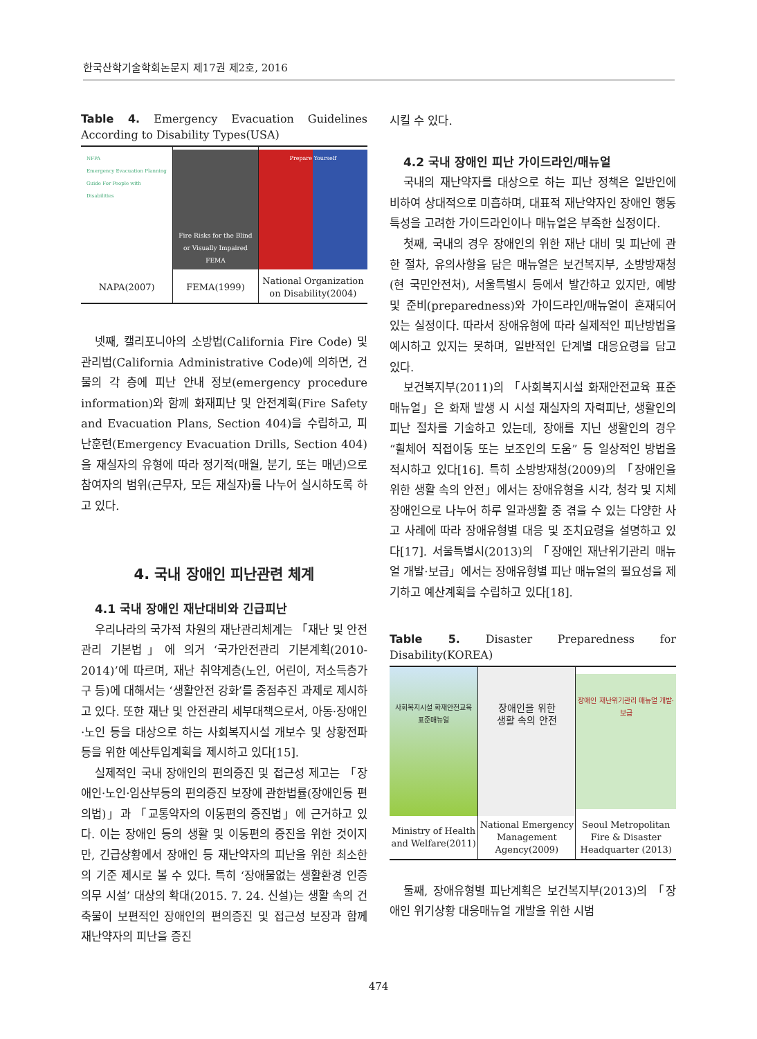한국산학기술학회논문지 제17권 제2호, 2016
Table 4. Emergency Evacuation Guidelines According to Disability Types(USA)
| NFPA Emergency Evacuation Planning Guide For People with Disabilities | Fire Risks for the Blind or Visually Impaired FEMA | Prepare Yourself |
| NAPA(2007) | FEMA(1999) | National Organization on Disability(2004) |
넷째, 캘리포니아의 소방법(California Fire Code) 및 관리법(California Administrative Code)에 의하면, 건물의 각 층에 피난 안내 정보(emergency procedure information)와 함께 화재피난 및 안전계획(Fire Safety and Evacuation Plans, Section 404)을 수립하고, 피난훈련(Emergency Evacuation Drills, Section 404)을 재실자의 유형에 따라 정기적(매월, 분기, 또는 매년)으로 참여자의 범위(근무자, 모든 재실자)를 나누어 실시하도록 하고 있다.
4. 국내 장애인 피난관련 체계
4.1 국내 장애인 재난대비와 긴급피난
우리나라의 국가적 차원의 재난관리체계는 「재난 및 안전관리 기본법」에 의거 ‘국가안전관리 기본계획(2010-2014)’에 따르며, 재난 취약계층(노인, 어린이, 저소득층가구 등)에 대해서는 ‘생활안전 강화’를 중점추진 과제로 제시하고 있다. 또한 재난 및 안전관리 세부대책으로서, 아동·장애인·노인 등을 대상으로 하는 사회복지시설 개보수 및 상황전파 등을 위한 예산투입계획을 제시하고 있다[15].
실제적인 국내 장애인의 편의증진 및 접근성 제고는 「장애인·노인·임산부등의 편의증진 보장에 관한법률(장애인등 편의법)」과 「교통약자의 이동편의 증진법」에 근거하고 있다. 이는 장애인 등의 생활 및 이동편의 증진을 위한 것이지만, 긴급상황에서 장애인 등 재난약자의 피난을 위한 최소한의 기준 제시로 볼 수 있다. 특히 ‘장애물없는 생활환경 인증의무 시설’ 대상의 확대(2015. 7. 24. 신설)는 생활 속의 건축물이 보편적인 장애인의 편의증진 및 접근성 보장과 함께 재난약자의 피난을 증진
시킬 수 있다.
4.2 국내 장애인 피난 가이드라인/매뉴얼
국내의 재난약자를 대상으로 하는 피난 정책은 일반인에 비하여 상대적으로 미흡하며, 대표적 재난약자인 장애인 행동특성을 고려한 가이드라인이나 매뉴얼은 부족한 실정이다.
첫째, 국내의 경우 장애인의 위한 재난 대비 및 피난에 관한 절차, 유의사항을 담은 매뉴얼은 보건복지부, 소방방재청(현 국민안전처), 서울특별시 등에서 발간하고 있지만, 예방 및 준비(preparedness)와 가이드라인/매뉴얼이 혼재되어 있는 실정이다. 따라서 장애유형에 따라 실제적인 피난방법을 예시하고 있지는 못하며, 일반적인 단계별 대응요령을 담고 있다.
보건복지부(2011)의 「사회복지시설 화재안전교육 표준매뉴얼」은 화재 발생 시 시설 재실자의 자력피난, 생활인의 피난 절차를 기술하고 있는데, 장애를 지닌 생활인의 경우 “휠체어 직접이동 또는 보조인의 도움” 등 일상적인 방법을 적시하고 있다[16]. 특히 소방방재청(2009)의 「장애인을 위한 생활 속의 안전」에서는 장애유형을 시각, 청각 및 지체장애인으로 나누어 하루 일과생활 중 겪을 수 있는 다양한 사고 사례에 따라 장애유형별 대응 및 조치요령을 설명하고 있다[17]. 서울특별시(2013)의 「장애인 재난위기관리 매뉴얼 개발·보급」에서는 장애유형별 피난 매뉴얼의 필요성을 제기하고 예산계획을 수립하고 있다[18].
Table 5. Disaster Preparedness for Disability(KOREA)
| 사회복지시설 화재안전교육 표준매뉴얼 | 장애인을 위한 생활 속의 안전 | 장애인 재난위기관리 매뉴얼 개발·보급 |
| Ministry of Health and Welfare(2011) | National Emergency Management Agency(2009) | Seoul Metropolitan Fire & Disaster Headquarter (2013) |
둘째, 장애유형별 피난계획은 보건복지부(2013)의 「장애인 위기상황 대응매뉴얼 개발을 위한 시범
474